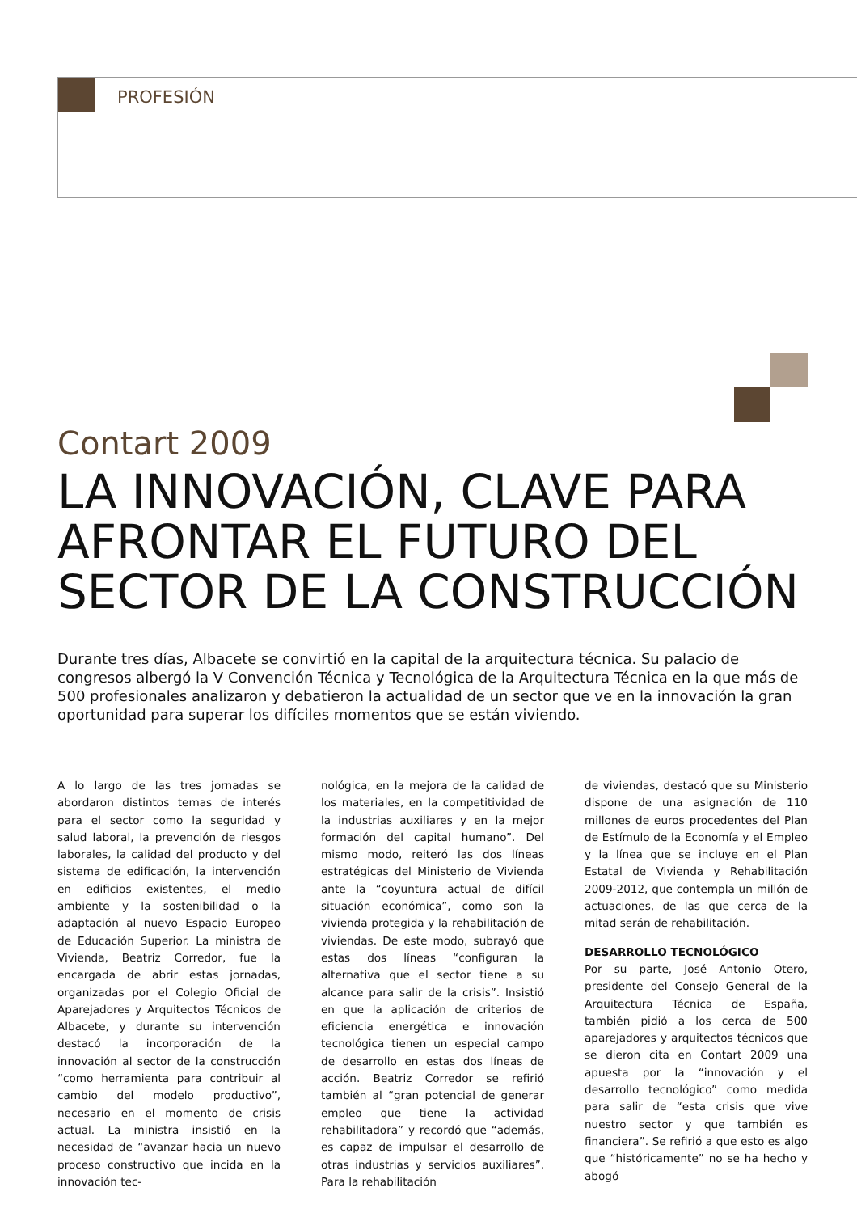PROFESIÓN
Contart 2009
LA INNOVACIÓN, CLAVE PARA AFRONTAR EL FUTURO DEL SECTOR DE LA CONSTRUCCIÓN
Durante tres días, Albacete se convirtió en la capital de la arquitectura técnica. Su palacio de congresos albergó la V Convención Técnica y Tecnológica de la Arquitectura Técnica en la que más de 500 profesionales analizaron y debatieron la actualidad de un sector que ve en la innovación la gran oportunidad para superar los difíciles momentos que se están viviendo.
A lo largo de las tres jornadas se abordaron distintos temas de interés para el sector como la seguridad y salud laboral, la prevención de riesgos laborales, la calidad del producto y del sistema de edificación, la intervención en edificios existentes, el medio ambiente y la sostenibilidad o la adaptación al nuevo Espacio Europeo de Educación Superior. La ministra de Vivienda, Beatriz Corredor, fue la encargada de abrir estas jornadas, organizadas por el Colegio Oficial de Aparejadores y Arquitectos Técnicos de Albacete, y durante su intervención destacó la incorporación de la innovación al sector de la construcción “como herramienta para contribuir al cambio del modelo productivo”, necesario en el momento de crisis actual. La ministra insistió en la necesidad de “avanzar hacia un nuevo proceso constructivo que incida en la innovación tec-
nológica, en la mejora de la calidad de los materiales, en la competitividad de la industrias auxiliares y en la mejor formación del capital humano”. Del mismo modo, reiteró las dos líneas estratégicas del Ministerio de Vivienda ante la “coyuntura actual de difícil situación económica”, como son la vivienda protegida y la rehabilitación de viviendas. De este modo, subrayó que estas dos líneas “configuran la alternativa que el sector tiene a su alcance para salir de la crisis”. Insistió en que la aplicación de criterios de eficiencia energética e innovación tecnológica tienen un especial campo de desarrollo en estas dos líneas de acción. Beatriz Corredor se refirió también al “gran potencial de generar empleo que tiene la actividad rehabilitadora” y recordó que “además, es capaz de impulsar el desarrollo de otras industrias y servicios auxiliares”. Para la rehabilitación
de viviendas, destacó que su Ministerio dispone de una asignación de 110 millones de euros procedentes del Plan de Estímulo de la Economía y el Empleo y la línea que se incluye en el Plan Estatal de Vivienda y Rehabilitación 2009-2012, que contempla un millón de actuaciones, de las que cerca de la mitad serán de rehabilitación.
DESARROLLO TECNOLÓGICO
Por su parte, José Antonio Otero, presidente del Consejo General de la Arquitectura Técnica de España, también pidió a los cerca de 500 aparejadores y arquitectos técnicos que se dieron cita en Contart 2009 una apuesta por la “innovación y el desarrollo tecnológico” como medida para salir de “esta crisis que vive nuestro sector y que también es financiera”. Se refirió a que esto es algo que “históricamente” no se ha hecho y abogó